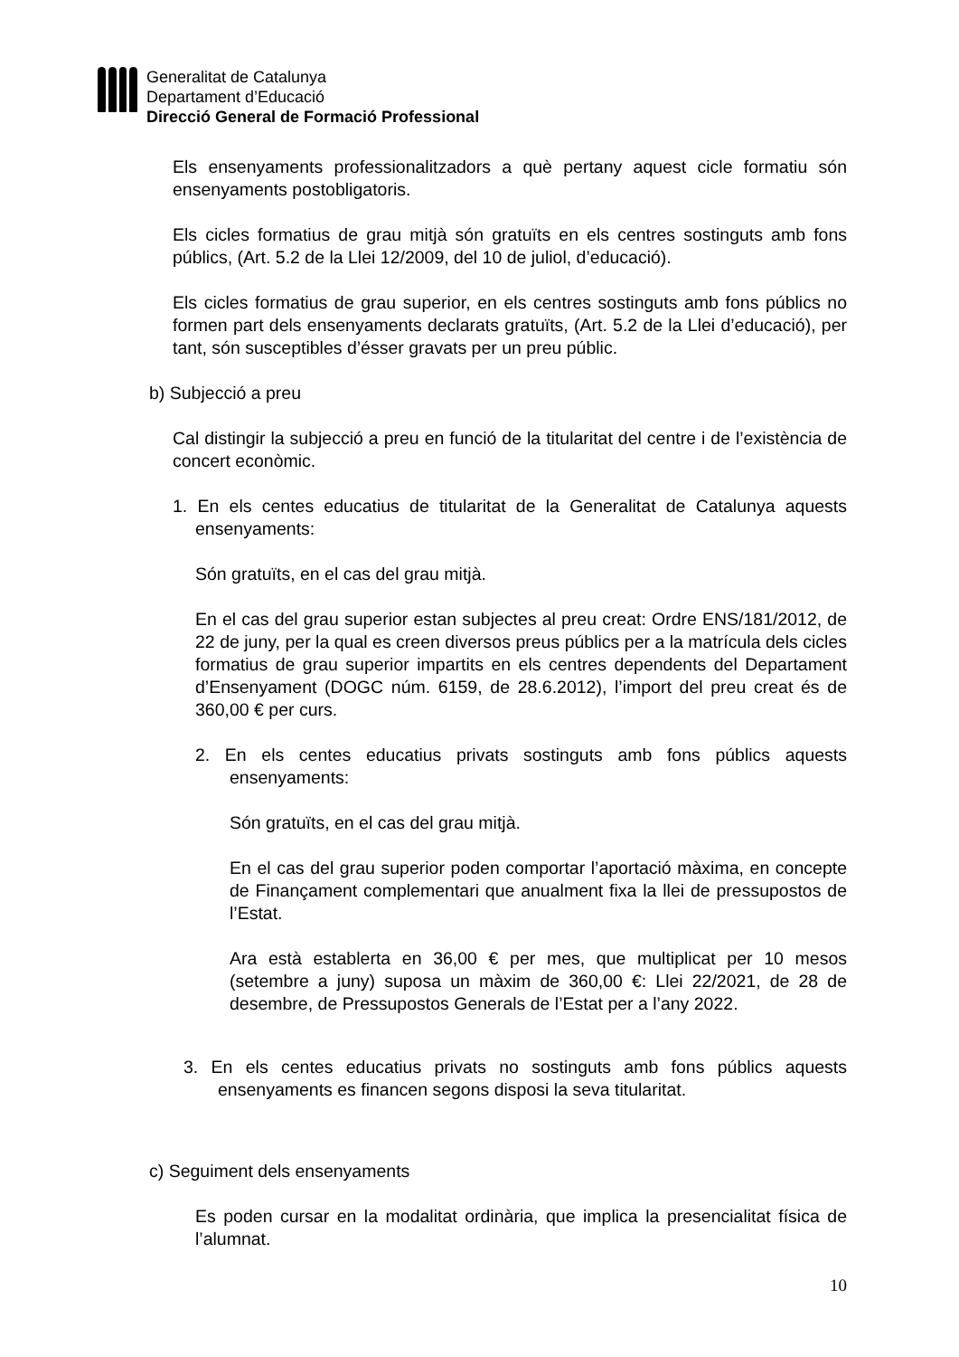Generalitat de Catalunya
Departament d’Educació
Direcció General de Formació Professional
Els ensenyaments professionalitzadors a què pertany aquest cicle formatiu són ensenyaments postobligatoris.
Els cicles formatius de grau mitjà són gratuïts en els centres sostinguts amb fons públics, (Art. 5.2 de la Llei 12/2009, del 10 de juliol, d’educació).
Els cicles formatius de grau superior, en els centres sostinguts amb fons públics no formen part dels ensenyaments declarats gratuïts, (Art. 5.2 de la Llei d’educació), per tant, són susceptibles d’ésser gravats per un preu públic.
b) Subjecció a preu
Cal distingir la subjecció a preu en funció de la titularitat del centre i de l’existència de concert econòmic.
1. En els centes educatius de titularitat de la Generalitat de Catalunya aquests ensenyaments:
Són gratuïts, en el cas del grau mitjà.
En el cas del grau superior estan subjectes al preu creat: Ordre ENS/181/2012, de 22 de juny, per la qual es creen diversos preus públics per a la matrícula dels cicles formatius de grau superior impartits en els centres dependents del Departament d’Ensenyament (DOGC núm. 6159, de 28.6.2012), l’import del preu creat és de 360,00 € per curs.
2. En els centes educatius privats sostinguts amb fons públics aquests ensenyaments:
Són gratuïts, en el cas del grau mitjà.
En el cas del grau superior poden comportar l’aportació màxima, en concepte de Finançament complementari que anualment fixa la llei de pressupostos de l’Estat.
Ara està establerta en 36,00 € per mes, que multiplicat per 10 mesos (setembre a juny) suposa un màxim de 360,00 €: Llei 22/2021, de 28 de desembre, de Pressupostos Generals de l’Estat per a l’any 2022.
3. En els centes educatius privats no sostinguts amb fons públics aquests ensenyaments es financen segons disposi la seva titularitat.
c) Seguiment dels ensenyaments
Es poden cursar en la modalitat ordinària, que implica la presencialitat física de l’alumnat.
10